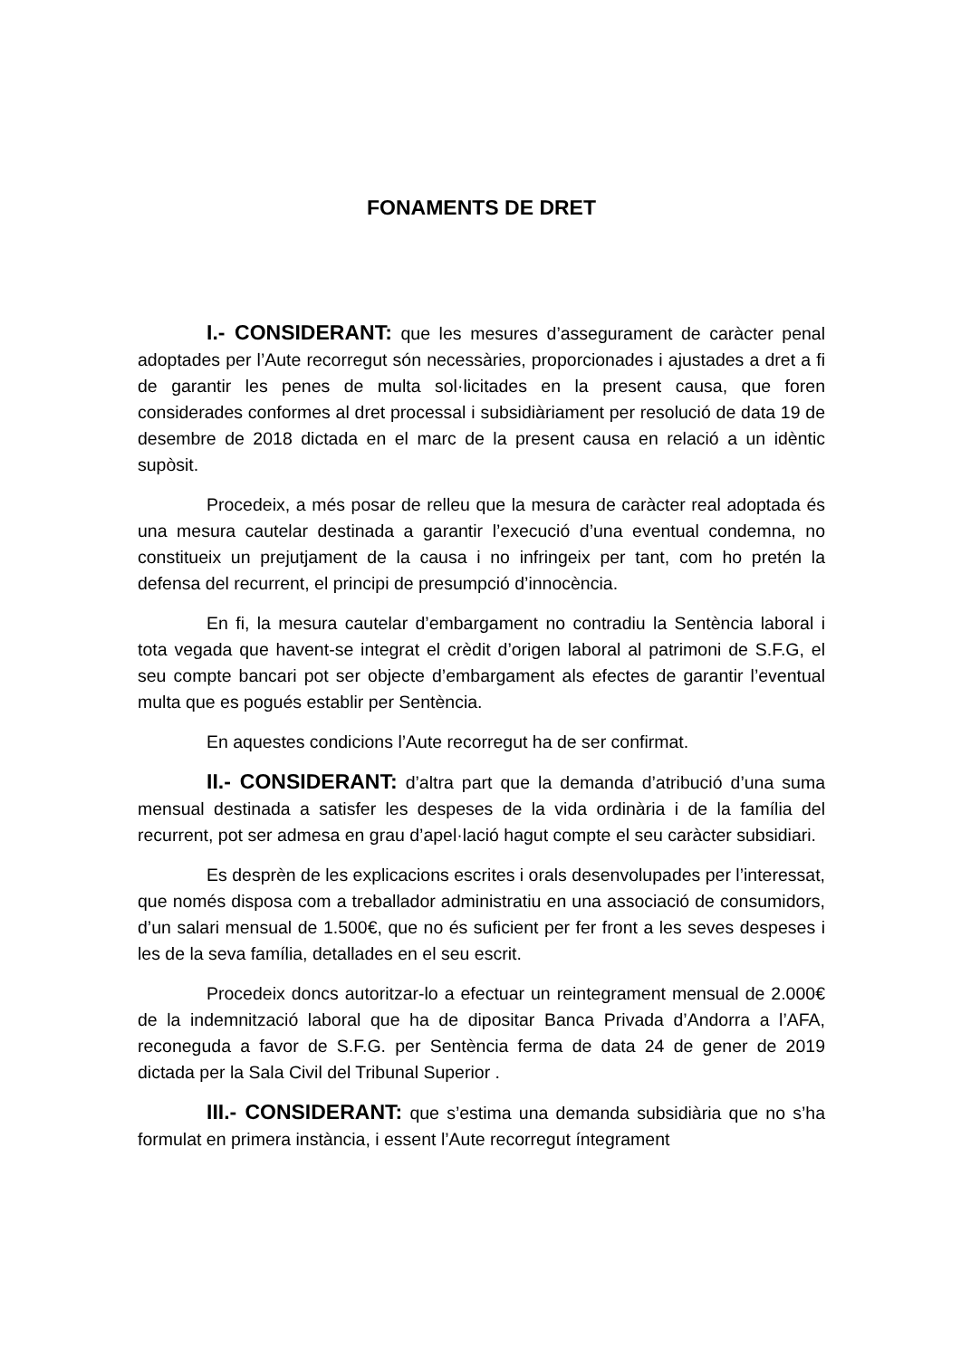FONAMENTS DE DRET
I.- CONSIDERANT: que les mesures d’assegurament de caràcter penal adoptades per l’Aute recorregut són necessàries, proporcionades i ajustades a dret a fi de garantir les penes de multa sol·licitades en la present causa, que foren considerades conformes al dret processal i subsidiàriament per resolució de data 19 de desembre de 2018 dictada en el marc de la present causa en relació a un idèntic supòsit.
Procedeix, a més posar de relleu que la mesura de caràcter real adoptada és una mesura cautelar destinada a garantir l’execució d’una eventual condemna, no constitueix un prejutjament de la causa i no infringeix per tant, com ho pretén la defensa del recurrent, el principi de presumpció d’innocència.
En fi, la mesura cautelar d’embargament no contradiu la Sentència laboral i tota vegada que havent-se integrat el crèdit d’origen laboral al patrimoni de S.F.G, el seu compte bancari pot ser objecte d’embargament als efectes de garantir l’eventual multa que es pogués establir per Sentència.
En aquestes condicions l’Aute recorregut ha de ser confirmat.
II.- CONSIDERANT: d’altra part que la demanda d’atribució d’una suma mensual destinada a satisfer les despeses de la vida ordinària i de la família del recurrent, pot ser admesa en grau d’apel·lació hagut compte el seu caràcter subsidiari.
Es desprèn de les explicacions escrites i orals desenvolupades per l’interessat, que només disposa com a treballador administratiu en una associació de consumidors, d’un salari mensual de 1.500€, que no és suficient per fer front a les seves despeses i les de la seva família, detallades en el seu escrit.
Procedeix doncs autoritzar-lo a efectuar un reintegrament mensual de 2.000€ de la indemnització laboral que ha de dipositar Banca Privada d’Andorra a l’AFA, reconeguda a favor de S.F.G. per Sentència ferma de data 24 de gener de 2019 dictada per la Sala Civil del Tribunal Superior .
III.- CONSIDERANT: que s’estima una demanda subsidiària que no s’ha formulat en primera instància, i essent l’Aute recorregut íntegrament